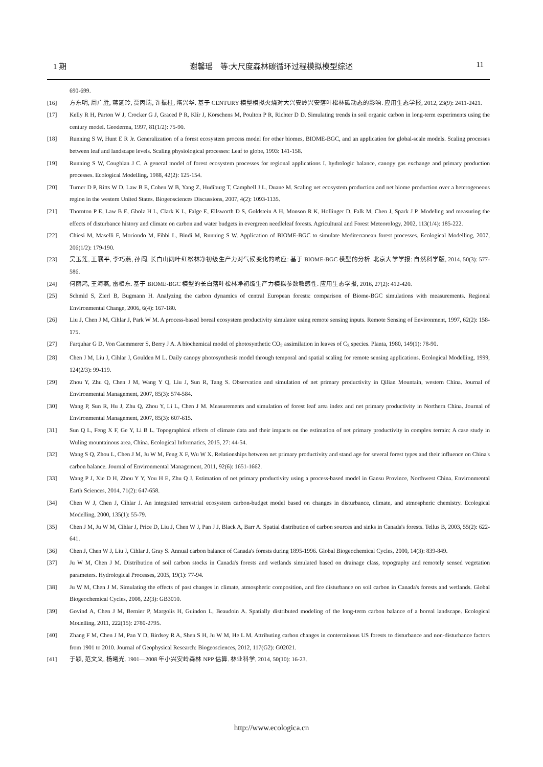1 期 谢馨瑶　等:大尺度森林碳循环过程模拟模型综述 11
690-699.
[16] 方东明, 周广胜, 蒋延玲, 贾丙瑞, 许振柱, 隋兴华. 基于 CENTURY 模型模拟火烧对大兴安岭兴安落叶松林碳动态的影响. 应用生态学报, 2012, 23(9): 2411-2421.
[17] Kelly R H, Parton W J, Crocker G J, Graced P R, Klír J, Körschens M, Poulton P R, Richter D D. Simulating trends in soil organic carbon in long-term experiments using the century model. Geoderma, 1997, 81(1/2): 75-90.
[18] Running S W, Hunt E R Jr. Generalization of a forest ecosystem process model for other biomes, BIOME-BGC, and an application for global-scale models. Scaling processes between leaf and landscape levels. Scaling physiological processes: Leaf to globe, 1993: 141-158.
[19] Running S W, Coughlan J C. A general model of forest ecosystem processes for regional applications I. hydrologic balance, canopy gas exchange and primary production processes. Ecological Modelling, 1988, 42(2): 125-154.
[20] Turner D P, Ritts W D, Law B E, Cohen W B, Yang Z, Hudiburg T, Campbell J L, Duane M. Scaling net ecosystem production and net biome production over a heterogeneous region in the western United States. Biogeosciences Discussions, 2007, 4(2): 1093-1135.
[21] Thornton P E, Law B E, Gholz H L, Clark K L, Falge E, Ellsworth D S, Goldstein A H, Monson R K, Hollinger D, Falk M, Chen J, Spark J P. Modeling and measuring the effects of disturbance history and climate on carbon and water budgets in evergreen needleleaf forests. Agricultural and Forest Meteorology, 2002, 113(1/4): 185-222.
[22] Chiesi M, Maselli F, Moriondo M, Fibbi L, Bindi M, Running S W. Application of BIOME-BGC to simulate Mediterranean forest processes. Ecological Modelling, 2007, 206(1/2): 179-190.
[23] 吴玉莲, 王襄平, 李巧燕, 孙阎. 长白山阔叶红松林净初级生产力对气候变化的响应: 基于 BIOME-BGC 模型的分析. 北京大学学报: 自然科学版, 2014, 50(3): 577-586.
[24] 何丽鸿, 王海燕, 雷相东. 基于 BIOME-BGC 模型的长白落叶松林净初级生产力模拟参数敏感性. 应用生态学报, 2016, 27(2): 412-420.
[25] Schmid S, Zierl B, Bugmann H. Analyzing the carbon dynamics of central European forests: comparison of Biome-BGC simulations with measurements. Regional Environmental Change, 2006, 6(4): 167-180.
[26] Liu J, Chen J M, Cihlar J, Park W M. A process-based boreal ecosystem productivity simulator using remote sensing inputs. Remote Sensing of Environment, 1997, 62(2): 158-175.
[27] Farquhar G D, Von Caemmerer S, Berry J A. A biochemical model of photosynthetic CO<sub>2</sub> assimilation in leaves of C<sub>3</sub> species. Planta, 1980, 149(1): 78-90.
[28] Chen J M, Liu J, Cihlar J, Goulden M L. Daily canopy photosynthesis model through temporal and spatial scaling for remote sensing applications. Ecological Modelling, 1999, 124(2/3): 99-119.
[29] Zhou Y, Zhu Q, Chen J M, Wang Y Q, Liu J, Sun R, Tang S. Observation and simulation of net primary productivity in Qilian Mountain, western China. Journal of Environmental Management, 2007, 85(3): 574-584.
[30] Wang P, Sun R, Hu J, Zhu Q, Zhou Y, Li L, Chen J M. Measurements and simulation of forest leaf area index and net primary productivity in Northern China. Journal of Environmental Management, 2007, 85(3): 607-615.
[31] Sun Q L, Feng X F, Ge Y, Li B L. Topographical effects of climate data and their impacts on the estimation of net primary productivity in complex terrain: A case study in Wuling mountainous area, China. Ecological Informatics, 2015, 27: 44-54.
[32] Wang S Q, Zhou L, Chen J M, Ju W M, Feng X F, Wu W X. Relationships between net primary productivity and stand age for several forest types and their influence on China's carbon balance. Journal of Environmental Management, 2011, 92(6): 1651-1662.
[33] Wang P J, Xie D H, Zhou Y Y, You H E, Zhu Q J. Estimation of net primary productivity using a process-based model in Gansu Province, Northwest China. Environmental Earth Sciences, 2014, 71(2): 647-658.
[34] Chen W J, Chen J, Cihlar J. An integrated terrestrial ecosystem carbon-budget model based on changes in disturbance, climate, and atmospheric chemistry. Ecological Modelling, 2000, 135(1): 55-79.
[35] Chen J M, Ju W M, Cihlar J, Price D, Liu J, Chen W J, Pan J J, Black A, Barr A. Spatial distribution of carbon sources and sinks in Canada's forests. Tellus B, 2003, 55(2): 622-641.
[36] Chen J, Chen W J, Liu J, Cihlar J, Gray S. Annual carbon balance of Canada's forests during 1895-1996. Global Biogeochemical Cycles, 2000, 14(3): 839-849.
[37] Ju W M, Chen J M. Distribution of soil carbon stocks in Canada's forests and wetlands simulated based on drainage class, topography and remotely sensed vegetation parameters. Hydrological Processes, 2005, 19(1): 77-94.
[38] Ju W M, Chen J M. Simulating the effects of past changes in climate, atmospheric composition, and fire disturbance on soil carbon in Canada's forests and wetlands. Global Biogeochemical Cycles, 2008, 22(3): GB3010.
[39] Govind A, Chen J M, Bernier P, Margolis H, Guindon L, Beaudoin A. Spatially distributed modeling of the long-term carbon balance of a boreal landscape. Ecological Modelling, 2011, 222(15): 2780-2795.
[40] Zhang F M, Chen J M, Pan Y D, Birdsey R A, Shen S H, Ju W M, He L M. Attributing carbon changes in conterminous US forests to disturbance and non-disturbance factors from 1901 to 2010. Journal of Geophysical Research: Biogeosciences, 2012, 117(G2): G02021.
[41] 于颖, 范文义, 杨曦光. 1901—2008 年小兴安岭森林 NPP 估算. 林业科学, 2014, 50(10): 16-23.
http://www.ecologica.cn